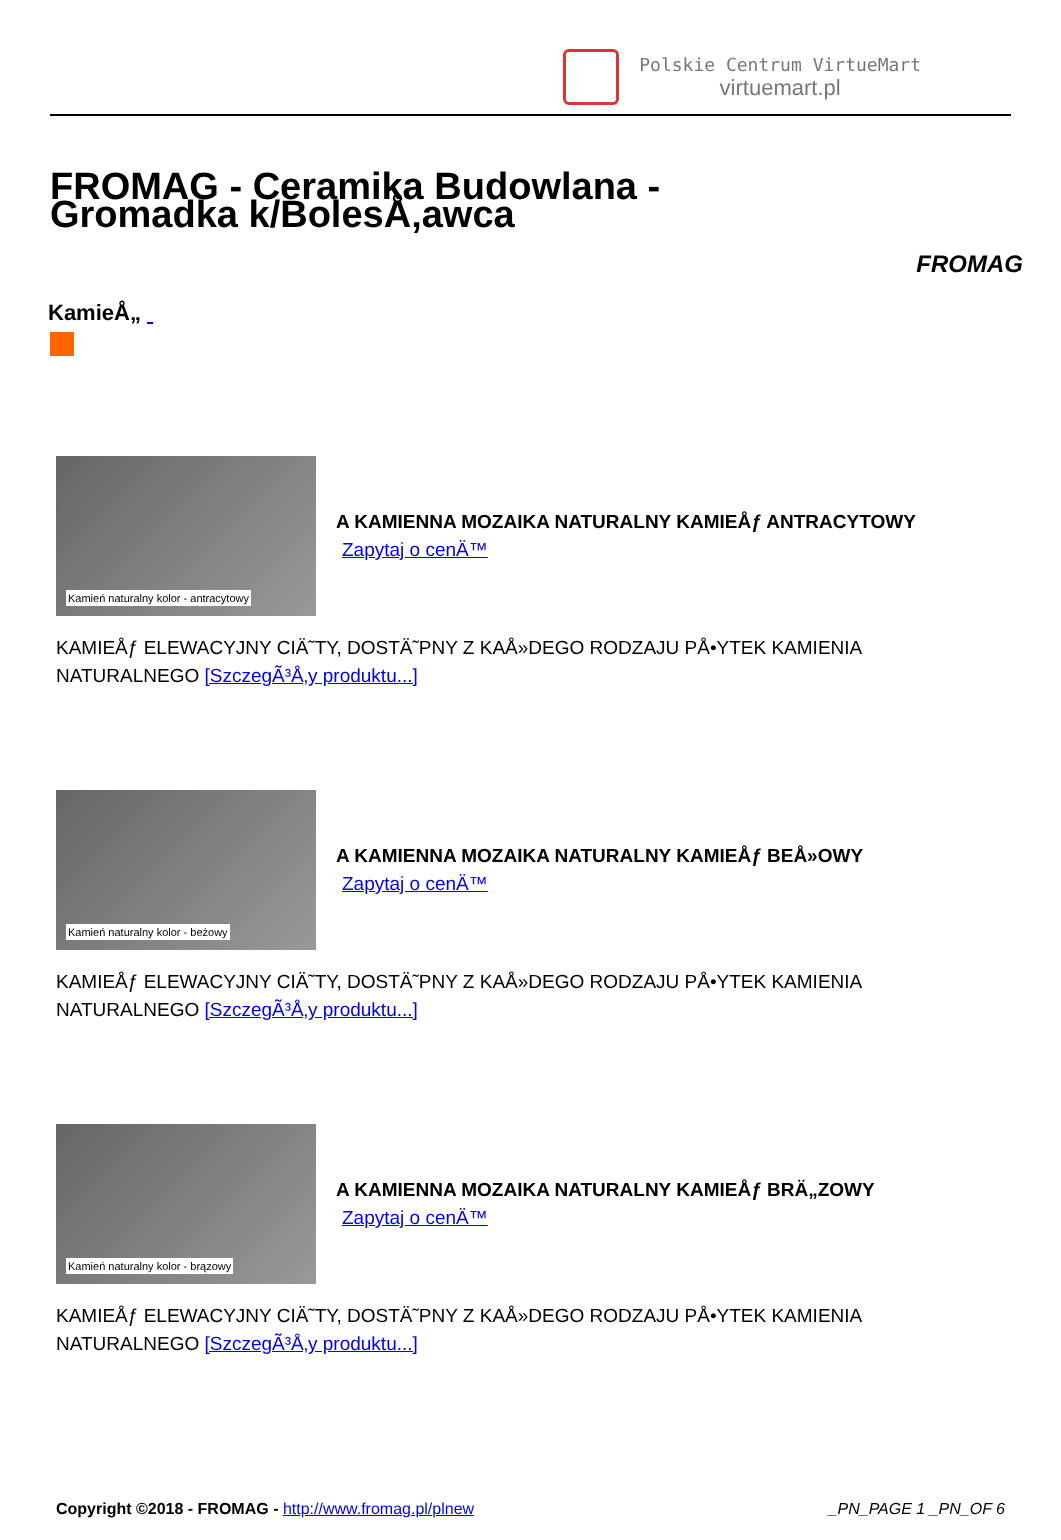Polskie Centrum VirtueMart
virtuemart.pl
FROMAG - Ceramika Budowlana - Gromadka k/BolesÅ‚awca
FROMAG
KamieÅ„
Kamień naturalny kolor - antracytowy
A KAMIENNA MOZAIKA NATURALNY KAMIEÅƒ ANTRACYTOWY
Zapytaj o cenÄ™
KAMIEÅƒ ELEWACYJNY CIÄ˜TY, DOSTÄ˜PNY Z KAÅ»DEGO RODZAJU PÅ•YTEK KAMIENIA
NATURALNEGO [SzczegÃ³Å‚y produktu...]
Kamień naturalny kolor - beżowy
A KAMIENNA MOZAIKA NATURALNY KAMIEÅƒ BEÅ»OWY
Zapytaj o cenÄ™
KAMIEÅƒ ELEWACYJNY CIÄ˜TY, DOSTÄ˜PNY Z KAÅ»DEGO RODZAJU PÅ•YTEK KAMIENIA
NATURALNEGO [SzczegÃ³Å‚y produktu...]
Kamień naturalny kolor - brązowy
A KAMIENNA MOZAIKA NATURALNY KAMIEÅƒ BRÄ„ZOWY
Zapytaj o cenÄ™
KAMIEÅƒ ELEWACYJNY CIÄ˜TY, DOSTÄ˜PNY Z KAÅ»DEGO RODZAJU PÅ•YTEK KAMIENIA
NATURALNEGO [SzczegÃ³Å‚y produktu...]
Copyright ©2018 - FROMAG - http://www.fromag.pl/plnew
_PN_PAGE 1 _PN_OF 6